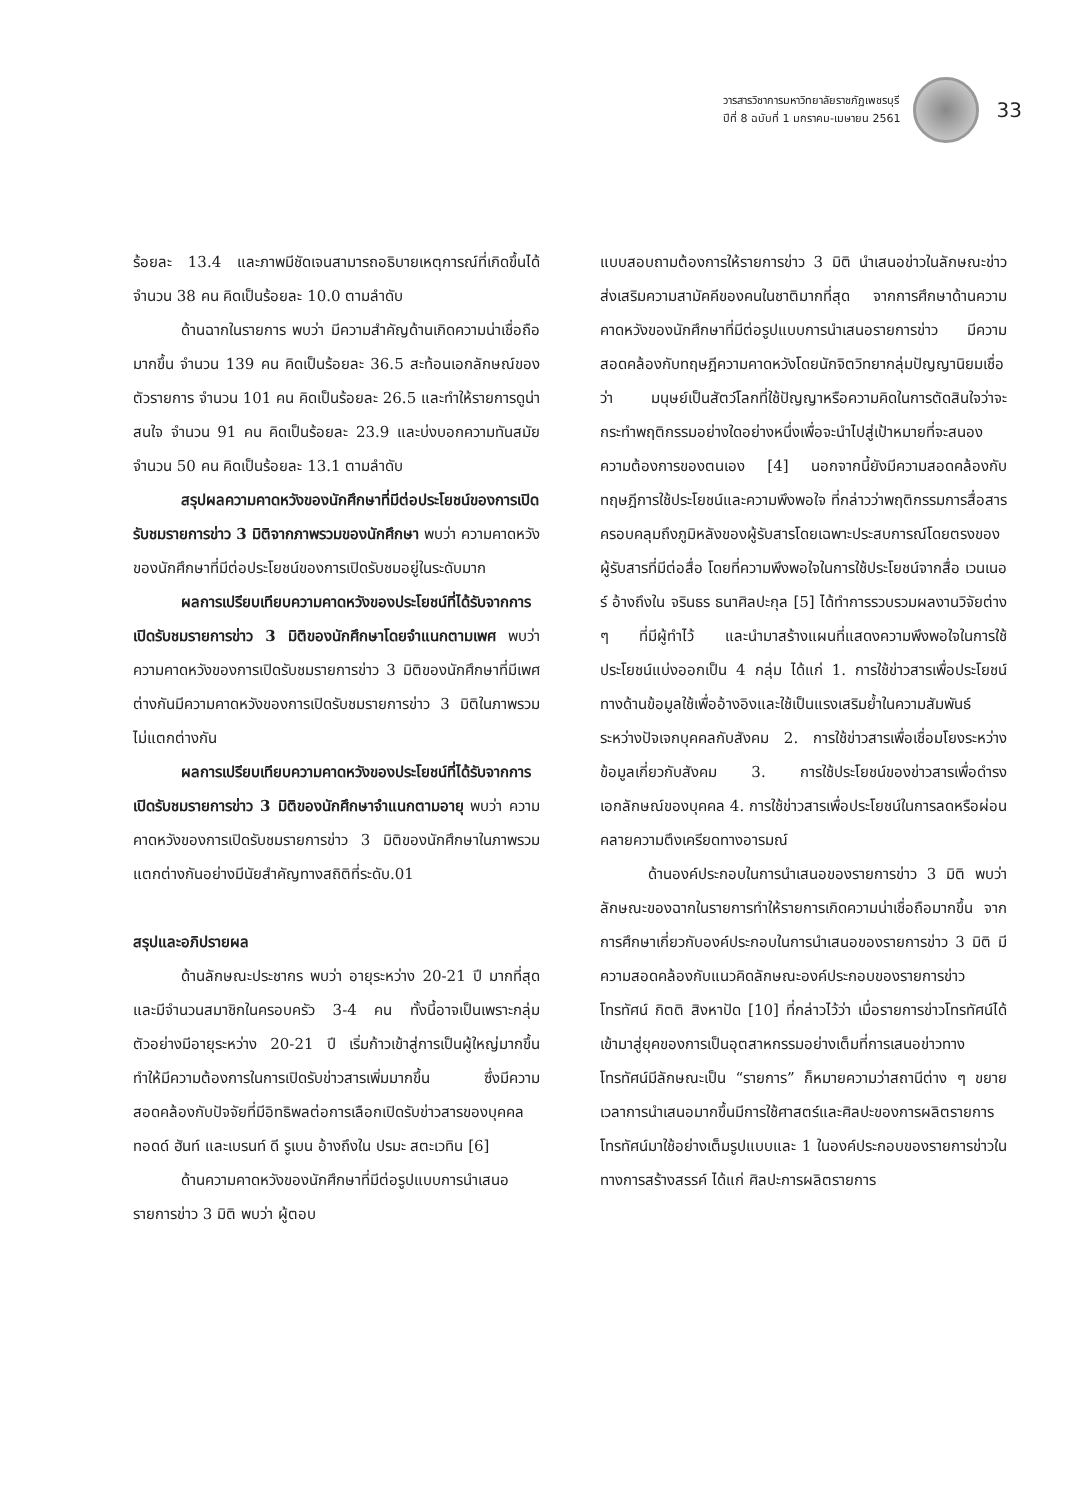วารสารวิชาการมหาวิทยาลัยราชภัฏเพชรบุรี
ปีที่ 8 ฉบับที่ 1 มกราคม-เมษายน 2561
33
ร้อยละ 13.4 และภาพมีชัดเจนสามารถอธิบายเหตุการณ์ที่เกิดขึ้นได้ จำนวน 38 คน คิดเป็นร้อยละ 10.0 ตามลำดับ
ด้านฉากในรายการ พบว่า มีความสำคัญด้านเกิดความน่าเชื่อถือมากขึ้น จำนวน 139 คน คิดเป็นร้อยละ 36.5 สะท้อนเอกลักษณ์ของตัวรายการ จำนวน 101 คน คิดเป็นร้อยละ 26.5 และทำให้รายการดูน่าสนใจ จำนวน 91 คน คิดเป็นร้อยละ 23.9 และบ่งบอกความทันสมัย จำนวน 50 คน คิดเป็นร้อยละ 13.1 ตามลำดับ
สรุปผลความคาดหวังของนักศึกษาที่มีต่อประโยชน์ของการเปิดรับชมรายการข่าว 3 มิติจากภาพรวมของนักศึกษา พบว่า ความคาดหวังของนักศึกษาที่มีต่อประโยชน์ของการเปิดรับชมอยู่ในระดับมาก
ผลการเปรียบเทียบความคาดหวังของประโยชน์ที่ได้รับจากการเปิดรับชมรายการข่าว 3 มิติของนักศึกษาโดยจำแนกตามเพศ พบว่า ความคาดหวังของการเปิดรับชมรายการข่าว 3 มิติของนักศึกษาที่มีเพศต่างกันมีความคาดหวังของการเปิดรับชมรายการข่าว 3 มิติในภาพรวมไม่แตกต่างกัน
ผลการเปรียบเทียบความคาดหวังของประโยชน์ที่ได้รับจากการเปิดรับชมรายการข่าว 3 มิติของนักศึกษาจำแนกตามอายุ พบว่า ความคาดหวังของการเปิดรับชมรายการข่าว 3 มิติของนักศึกษาในภาพรวมแตกต่างกันอย่างมีนัยสำคัญทางสถิติที่ระดับ.01
สรุปและอภิปรายผล
ด้านลักษณะประชากร พบว่า อายุระหว่าง 20-21 ปี มากที่สุด และมีจำนวนสมาชิกในครอบครัว 3-4 คน ทั้งนี้อาจเป็นเพราะกลุ่มตัวอย่างมีอายุระหว่าง 20-21 ปี เริ่มก้าวเข้าสู่การเป็นผู้ใหญ่มากขึ้น ทำให้มีความต้องการในการเปิดรับข่าวสารเพิ่มมากขึ้น ซึ่งมีความสอดคล้องกับปัจจัยที่มีอิทธิพลต่อการเลือกเปิดรับข่าวสารของบุคคล ทอดด์ ฮันท์ และเบรนท์ ดี รูเบน อ้างถึงใน ปรมะ สตะเวทิน [6]
ด้านความคาดหวังของนักศึกษาที่มีต่อรูปแบบการนำเสนอรายการข่าว 3 มิติ พบว่า ผู้ตอบ
แบบสอบถามต้องการให้รายการข่าว 3 มิติ นำเสนอข่าวในลักษณะข่าวส่งเสริมความสามัคคีของคนในชาติมากที่สุด จากการศึกษาด้านความคาดหวังของนักศึกษาที่มีต่อรูปแบบการนำเสนอรายการข่าว มีความสอดคล้องกับทฤษฎีความคาดหวังโดยนักจิตวิทยากลุ่มปัญญานิยมเชื่อว่า มนุษย์เป็นสัตว์โลกที่ใช้ปัญญาหรือความคิดในการตัดสินใจว่าจะกระทำพฤติกรรมอย่างใดอย่างหนึ่งเพื่อจะนำไปสู่เป้าหมายที่จะสนองความต้องการของตนเอง [4] นอกจากนี้ยังมีความสอดคล้องกับทฤษฎีการใช้ประโยชน์และความพึงพอใจ ที่กล่าวว่าพฤติกรรมการสื่อสารครอบคลุมถึงภูมิหลังของผู้รับสารโดยเฉพาะประสบการณ์โดยตรงของผู้รับสารที่มีต่อสื่อ โดยที่ความพึงพอใจในการใช้ประโยชน์จากสื่อ เวนเนอร์ อ้างถึงใน จรินธร ธนาศิลปะกุล [5] ได้ทำการรวบรวมผลงานวิจัยต่าง ๆ ที่มีผู้ทำไว้ และนำมาสร้างแผนที่แสดงความพึงพอใจในการใช้ประโยชน์แบ่งออกเป็น 4 กลุ่ม ได้แก่ 1. การใช้ข่าวสารเพื่อประโยชน์ทางด้านข้อมูลใช้เพื่ออ้างอิงและใช้เป็นแรงเสริมย้ำในความสัมพันธ์ระหว่างปัจเจกบุคคลกับสังคม 2. การใช้ข่าวสารเพื่อเชื่อมโยงระหว่างข้อมูลเกี่ยวกับสังคม 3. การใช้ประโยชน์ของข่าวสารเพื่อดำรงเอกลักษณ์ของบุคคล 4. การใช้ข่าวสารเพื่อประโยชน์ในการลดหรือผ่อนคลายความตึงเครียดทางอารมณ์
ด้านองค์ประกอบในการนำเสนอของรายการข่าว 3 มิติ พบว่าลักษณะของฉากในรายการทำให้รายการเกิดความน่าเชื่อถือมากขึ้น จากการศึกษาเกี่ยวกับองค์ประกอบในการนำเสนอของรายการข่าว 3 มิติ มีความสอดคล้องกับแนวคิดลักษณะองค์ประกอบของรายการข่าวโทรทัศน์ กิตติ สิงหาปัด [10] ที่กล่าวไว้ว่า เมื่อรายการข่าวโทรทัศน์ได้เข้ามาสู่ยุคของการเป็นอุตสาหกรรมอย่างเต็มที่การเสนอข่าวทางโทรทัศน์มีลักษณะเป็น “รายการ” ก็หมายความว่าสถานีต่าง ๆ ขยายเวลาการนำเสนอมากขึ้นมีการใช้ศาสตร์และศิลปะของการผลิตรายการโทรทัศน์มาใช้อย่างเต็มรูปแบบและ 1 ในองค์ประกอบของรายการข่าวในทางการสร้างสรรค์ ได้แก่ ศิลปะการผลิตรายการ